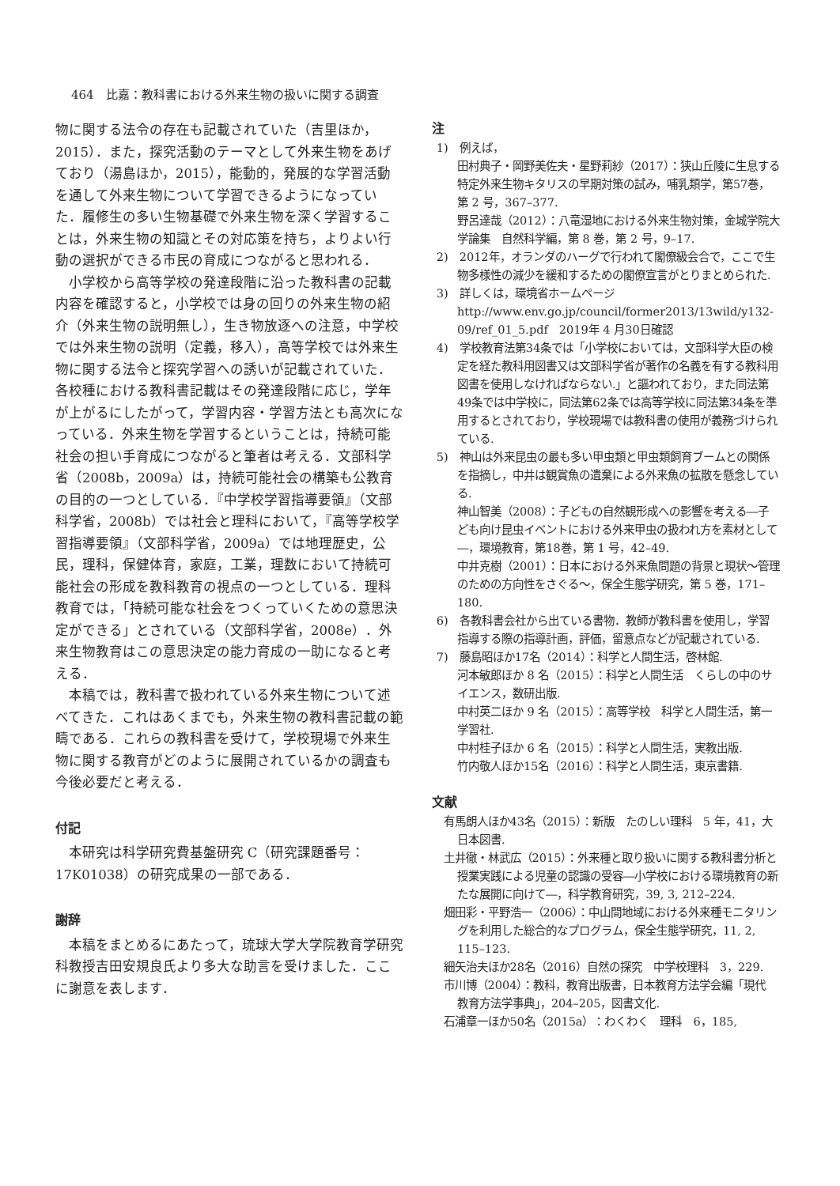464　比嘉：教科書における外来生物の扱いに関する調査
物に関する法令の存在も記載されていた（吉里ほか，2015）．また，探究活動のテーマとして外来生物をあげており（湯島ほか，2015），能動的，発展的な学習活動を通して外来生物について学習できるようになっていた．履修生の多い生物基礎で外来生物を深く学習することは，外来生物の知識とその対応策を持ち，よりよい行動の選択ができる市民の育成につながると思われる．
小学校から高等学校の発達段階に沿った教科書の記載内容を確認すると，小学校では身の回りの外来生物の紹介（外来生物の説明無し），生き物放逐への注意，中学校では外来生物の説明（定義，移入），高等学校では外来生物に関する法令と探究学習への誘いが記載されていた．各校種における教科書記載はその発達段階に応じ，学年が上がるにしたがって，学習内容・学習方法とも高次になっている．外来生物を学習するということは，持続可能社会の担い手育成につながると筆者は考える．文部科学省（2008b，2009a）は，持続可能社会の構築も公教育の目的の一つとしている．『中学校学習指導要領』（文部科学省，2008b）では社会と理科において，『高等学校学習指導要領』（文部科学省，2009a）では地理歴史，公民，理科，保健体育，家庭，工業，理数において持続可能社会の形成を教科教育の視点の一つとしている．理科教育では，「持続可能な社会をつくっていくための意思決定ができる」とされている（文部科学省，2008e）．外来生物教育はこの意思決定の能力育成の一助になると考える．
本稿では，教科書で扱われている外来生物について述べてきた．これはあくまでも，外来生物の教科書記載の範疇である．これらの教科書を受けて，学校現場で外来生物に関する教育がどのように展開されているかの調査も今後必要だと考える．
付記
本研究は科学研究費基盤研究 C（研究課題番号：17K01038）の研究成果の一部である．
謝辞
本稿をまとめるにあたって，琉球大学大学院教育学研究科教授吉田安規良氏より多大な助言を受けました．ここに謝意を表します．
注
1)　例えば，
田村典子・岡野美佐夫・星野莉紗（2017）：狭山丘陵に生息する特定外来生物キタリスの早期対策の試み，哺乳類学，第57巻，第 2 号，367–377.
野呂達哉（2012）：八竜湿地における外来生物対策，金城学院大学論集　自然科学編，第 8 巻，第 2 号，9–17.
2)　2012年，オランダのハーグで行われて閣僚級会合で，ここで生物多様性の減少を緩和するための閣僚宣言がとりまとめられた.
3)　詳しくは，環境省ホームページ　http://www.env.go.jp/council/former2013/13wild/y132-09/ref_01_5.pdf　2019年 4 月30日確認
4)　学校教育法第34条では「小学校においては，文部科学大臣の検定を経た教科用図書又は文部科学省が著作の名義を有する教科用図書を使用しなければならない.」と謳われており，また同法第49条では中学校に，同法第62条では高等学校に同法第34条を準用するとされており，学校現場では教科書の使用が義務づけられている.
5)　神山は外来昆虫の最も多い甲虫類と甲虫類飼育ブームとの関係を指摘し，中井は観賞魚の遺棄による外来魚の拡散を懸念している.
神山智美（2008）：子どもの自然観形成への影響を考える―子ども向け昆虫イベントにおける外来甲虫の扱われ方を素材として―，環境教育，第18巻，第 1 号，42–49.
中井克樹（2001）：日本における外来魚問題の背景と現状～管理のための方向性をさぐる～，保全生態学研究，第 5 巻，171–180.
6)　各教科書会社から出ている書物．教師が教科書を使用し，学習指導する際の指導計画，評価，留意点などが記載されている.
7)　藤島昭ほか17名（2014）：科学と人間生活，啓林館.
河本敏郎ほか 8 名（2015）：科学と人間生活　くらしの中のサイエンス，数研出版.
中村英二ほか 9 名（2015）：高等学校　科学と人間生活，第一学習社.
中村桂子ほか 6 名（2015）：科学と人間生活，実教出版.
竹内敬人ほか15名（2016）：科学と人間生活，東京書籍.
文献
有馬朗人ほか43名（2015）：新版　たのしい理科　5 年，41，大日本図書.
土井徹・林武広（2015）：外来種と取り扱いに関する教科書分析と授業実践による児童の認識の受容―小学校における環境教育の新たな展開に向けて―，科学教育研究，39, 3, 212–224.
畑田彩・平野浩一（2006）：中山間地域における外来種モニタリングを利用した総合的なプログラム，保全生態学研究，11, 2, 115–123.
細矢治夫ほか28名（2016）自然の探究　中学校理科　3，229.
市川博（2004）：教科，教育出版書，日本教育方法学会編「現代　教育方法学事典」，204–205，図書文化.
石浦章一ほか50名（2015a）：わくわく　理科　6，185,